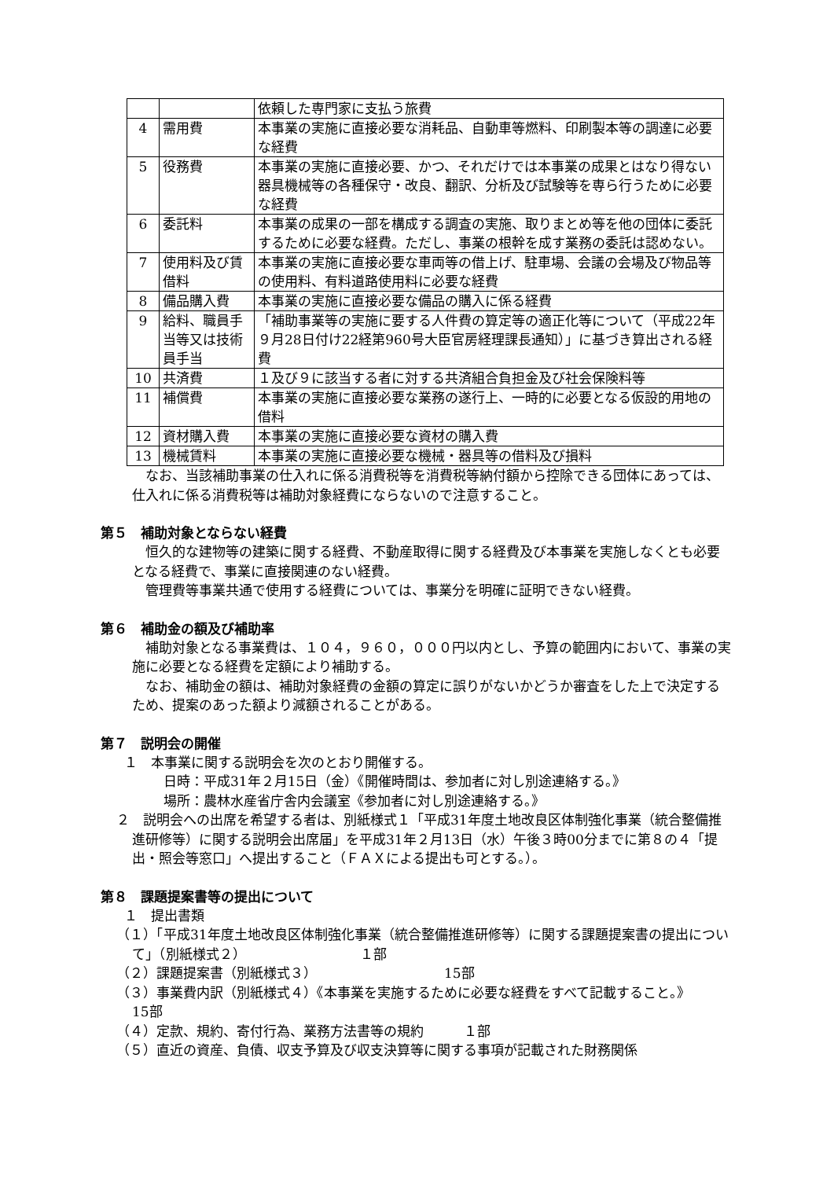| | | 依頼した専門家に支払う旅費 |
| 4 | 需用費 | 本事業の実施に直接必要な消耗品、自動車等燃料、印刷製本等の調達に必要な経費 |
| 5 | 役務費 | 本事業の実施に直接必要、かつ、それだけでは本事業の成果とはなり得ない器具機械等の各種保守・改良、翻訳、分析及び試験等を専ら行うために必要な経費 |
| 6 | 委託料 | 本事業の成果の一部を構成する調査の実施、取りまとめ等を他の団体に委託するために必要な経費。ただし、事業の根幹を成す業務の委託は認めない。 |
| 7 | 使用料及び賃借料 | 本事業の実施に直接必要な車両等の借上げ、駐車場、会議の会場及び物品等の使用料、有料道路使用料に必要な経費 |
| 8 | 備品購入費 | 本事業の実施に直接必要な備品の購入に係る経費 |
| 9 | 給料、職員手当等又は技術員手当 | 「補助事業等の実施に要する人件費の算定等の適正化等について（平成22年９月28日付け22経第960号大臣官房経理課長通知）」に基づき算出される経費 |
| 10 | 共済費 | １及び９に該当する者に対する共済組合負担金及び社会保険料等 |
| 11 | 補償費 | 本事業の実施に直接必要な業務の遂行上、一時的に必要となる仮設的用地の借料 |
| 12 | 資材購入費 | 本事業の実施に直接必要な資材の購入費 |
| 13 | 機械賃料 | 本事業の実施に直接必要な機械・器具等の借料及び損料 |
なお、当該補助事業の仕入れに係る消費税等を消費税等納付額から控除できる団体にあっては、仕入れに係る消費税等は補助対象経費にならないので注意すること。
第５　補助対象とならない経費
恒久的な建物等の建築に関する経費、不動産取得に関する経費及び本事業を実施しなくとも必要となる経費で、事業に直接関連のない経費。
管理費等事業共通で使用する経費については、事業分を明確に証明できない経費。
第６　補助金の額及び補助率
補助対象となる事業費は、１０４，９６０，０００円以内とし、予算の範囲内において、事業の実施に必要となる経費を定額により補助する。
なお、補助金の額は、補助対象経費の金額の算定に誤りがないかどうか審査をした上で決定するため、提案のあった額より減額されることがある。
第７　説明会の開催
１　本事業に関する説明会を次のとおり開催する。
日時：平成31年２月15日（金）《開催時間は、参加者に対し別途連絡する。》
場所：農林水産省庁舎内会議室《参加者に対し別途連絡する。》
２　説明会への出席を希望する者は、別紙様式１「平成31年度土地改良区体制強化事業（統合整備推進研修等）に関する説明会出席届」を平成31年２月13日（水）午後３時00分までに第８の４「提出・照会等窓口」へ提出すること（ＦＡＸによる提出も可とする。）。
第８　課題提案書等の提出について
１　提出書類
（１）「平成31年度土地改良区体制強化事業（統合整備推進研修等）に関する課題提案書の提出について」（別紙様式２）　　　　　　　　　１部
（２）課題提案書（別紙様式３）　　　　　　　　　　15部
（３）事業費内訳（別紙様式４）《本事業を実施するために必要な経費をすべて記載すること。》　　　　　　　　　　　　　　　　15部
（４）定款、規約、寄付行為、業務方法書等の規約　　　１部
（５）直近の資産、負債、収支予算及び収支決算等に関する事項が記載された財務関係